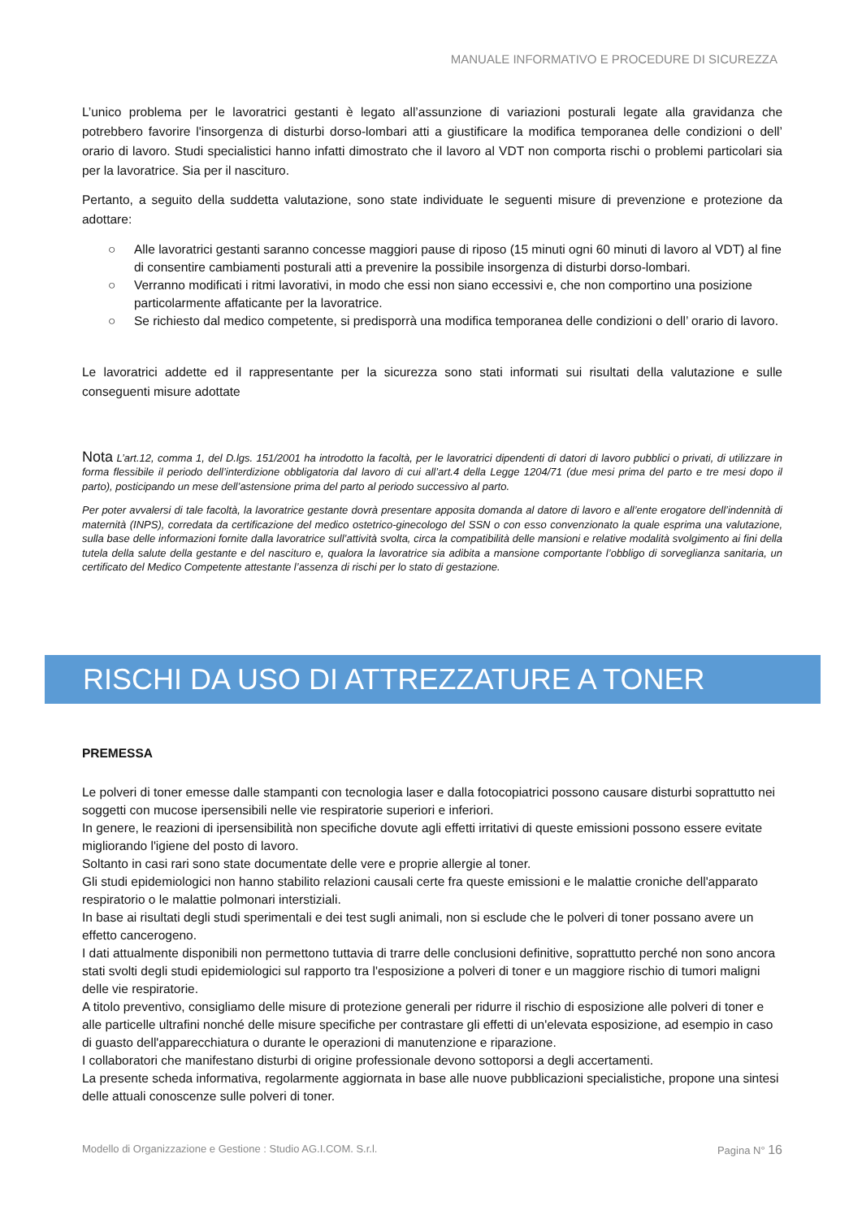MANUALE INFORMATIVO E PROCEDURE DI SICUREZZA
L’unico problema per le lavoratrici gestanti è legato all’assunzione di variazioni posturali legate alla gravidanza che potrebbero favorire l'insorgenza di disturbi dorso-lombari atti a giustificare la modifica temporanea delle condizioni o dell’ orario di lavoro. Studi specialistici hanno infatti dimostrato che il lavoro al VDT non comporta rischi o problemi particolari sia per la lavoratrice. Sia per il nascituro.
Pertanto, a seguito della suddetta valutazione, sono state individuate le seguenti misure di prevenzione e protezione da adottare:
○ Alle lavoratrici gestanti saranno concesse maggiori pause di riposo (15 minuti ogni 60 minuti di lavoro al VDT) al fine di consentire cambiamenti posturali atti a prevenire la possibile insorgenza di disturbi dorso-lombari.
○ Verranno modificati i ritmi lavorativi, in modo che essi non siano eccessivi e, che non comportino una posizione particolarmente affaticante per la lavoratrice.
○ Se richiesto dal medico competente, si predisporrà una modifica temporanea delle condizioni o dell’ orario di lavoro.
Le lavoratrici addette ed il rappresentante per la sicurezza sono stati informati sui risultati della valutazione e sulle conseguenti misure adottate
Nota L’art.12, comma 1, del D.lgs. 151/2001 ha introdotto la facoltà, per le lavoratrici dipendenti di datori di lavoro pubblici o privati, di utilizzare in forma flessibile il periodo dell’interdizione obbligatoria dal lavoro di cui all’art.4 della Legge 1204/71 (due mesi prima del parto e tre mesi dopo il parto), posticipando un mese dell’astensione prima del parto al periodo successivo al parto.
Per poter avvalersi di tale facoltà, la lavoratrice gestante dovrà presentare apposita domanda al datore di lavoro e all’ente erogatore dell’indennità di maternità (INPS), corredata da certificazione del medico ostetrico-ginecologo del SSN o con esso convenzionato la quale esprima una valutazione, sulla base delle informazioni fornite dalla lavoratrice sull’attività svolta, circa la compatibilità delle mansioni e relative modalità svolgimento ai fini della tutela della salute della gestante e del nascituro e, qualora la lavoratrice sia adibita a mansione comportante l’obbligo di sorveglianza sanitaria, un certificato del Medico Competente attestante l’assenza di rischi per lo stato di gestazione.
RISCHI DA USO DI ATTREZZATURE A TONER
PREMESSA
Le polveri di toner emesse dalle stampanti con tecnologia laser e dalla fotocopiatrici possono causare disturbi soprattutto nei soggetti con mucose ipersensibili nelle vie respiratorie superiori e inferiori.
In genere, le reazioni di ipersensibilità non specifiche dovute agli effetti irritativi di queste emissioni possono essere evitate migliorando l'igiene del posto di lavoro.
Soltanto in casi rari sono state documentate delle vere e proprie allergie al toner.
Gli studi epidemiologici non hanno stabilito relazioni causali certe fra queste emissioni e le malattie croniche dell'apparato respiratorio o le malattie polmonari interstiziali.
In base ai risultati degli studi sperimentali e dei test sugli animali, non si esclude che le polveri di toner possano avere un effetto cancerogeno.
I dati attualmente disponibili non permettono tuttavia di trarre delle conclusioni definitive, soprattutto perché non sono ancora stati svolti degli studi epidemiologici sul rapporto tra l'esposizione a polveri di toner e un maggiore rischio di tumori maligni delle vie respiratorie.
A titolo preventivo, consigliamo delle misure di protezione generali per ridurre il rischio di esposizione alle polveri di toner e alle particelle ultrafini nonché delle misure specifiche per contrastare gli effetti di un'elevata esposizione, ad esempio in caso di guasto dell'apparecchiatura o durante le operazioni di manutenzione e riparazione.
I collaboratori che manifestano disturbi di origine professionale devono sottoporsi a degli accertamenti.
La presente scheda informativa, regolarmente aggiornata in base alle nuove pubblicazioni specialistiche, propone una sintesi delle attuali conoscenze sulle polveri di toner.
Modello di Organizzazione e Gestione : Studio AG.I.COM. S.r.l. Pagina N° 16